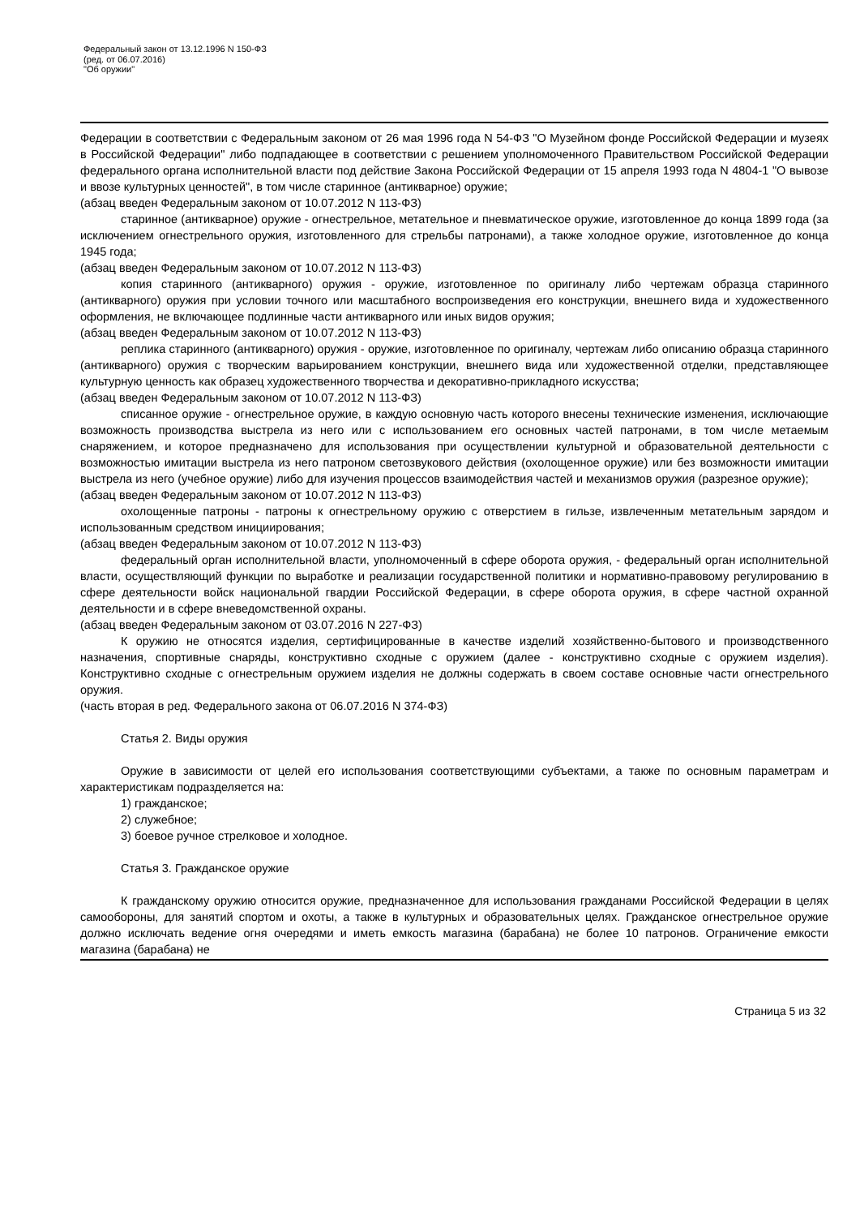Федеральный закон от 13.12.1996 N 150-ФЗ
(ред. от 06.07.2016)
"Об оружии"
Федерации в соответствии с Федеральным законом от 26 мая 1996 года N 54-ФЗ "О Музейном фонде Российской Федерации и музеях в Российской Федерации" либо подпадающее в соответствии с решением уполномоченного Правительством Российской Федерации федерального органа исполнительной власти под действие Закона Российской Федерации от 15 апреля 1993 года N 4804-1 "О вывозе и ввозе культурных ценностей", в том числе старинное (антикварное) оружие;
(абзац введен Федеральным законом от 10.07.2012 N 113-ФЗ)
старинное (антикварное) оружие - огнестрельное, метательное и пневматическое оружие, изготовленное до конца 1899 года (за исключением огнестрельного оружия, изготовленного для стрельбы патронами), а также холодное оружие, изготовленное до конца 1945 года;
(абзац введен Федеральным законом от 10.07.2012 N 113-ФЗ)
копия старинного (антикварного) оружия - оружие, изготовленное по оригиналу либо чертежам образца старинного (антикварного) оружия при условии точного или масштабного воспроизведения его конструкции, внешнего вида и художественного оформления, не включающее подлинные части антикварного или иных видов оружия;
(абзац введен Федеральным законом от 10.07.2012 N 113-ФЗ)
реплика старинного (антикварного) оружия - оружие, изготовленное по оригиналу, чертежам либо описанию образца старинного (антикварного) оружия с творческим варьированием конструкции, внешнего вида или художественной отделки, представляющее культурную ценность как образец художественного творчества и декоративно-прикладного искусства;
(абзац введен Федеральным законом от 10.07.2012 N 113-ФЗ)
списанное оружие - огнестрельное оружие, в каждую основную часть которого внесены технические изменения, исключающие возможность производства выстрела из него или с использованием его основных частей патронами, в том числе метаемым снаряжением, и которое предназначено для использования при осуществлении культурной и образовательной деятельности с возможностью имитации выстрела из него патроном светозвукового действия (охолощенное оружие) или без возможности имитации выстрела из него (учебное оружие) либо для изучения процессов взаимодействия частей и механизмов оружия (разрезное оружие);
(абзац введен Федеральным законом от 10.07.2012 N 113-ФЗ)
охолощенные патроны - патроны к огнестрельному оружию с отверстием в гильзе, извлеченным метательным зарядом и использованным средством инициирования;
(абзац введен Федеральным законом от 10.07.2012 N 113-ФЗ)
федеральный орган исполнительной власти, уполномоченный в сфере оборота оружия, - федеральный орган исполнительной власти, осуществляющий функции по выработке и реализации государственной политики и нормативно-правовому регулированию в сфере деятельности войск национальной гвардии Российской Федерации, в сфере оборота оружия, в сфере частной охранной деятельности и в сфере вневедомственной охраны.
(абзац введен Федеральным законом от 03.07.2016 N 227-ФЗ)
К оружию не относятся изделия, сертифицированные в качестве изделий хозяйственно-бытового и производственного назначения, спортивные снаряды, конструктивно сходные с оружием (далее - конструктивно сходные с оружием изделия). Конструктивно сходные с огнестрельным оружием изделия не должны содержать в своем составе основные части огнестрельного оружия.
(часть вторая в ред. Федерального закона от 06.07.2016 N 374-ФЗ)
Статья 2. Виды оружия
Оружие в зависимости от целей его использования соответствующими субъектами, а также по основным параметрам и характеристикам подразделяется на:
1) гражданское;
2) служебное;
3) боевое ручное стрелковое и холодное.
Статья 3. Гражданское оружие
К гражданскому оружию относится оружие, предназначенное для использования гражданами Российской Федерации в целях самообороны, для занятий спортом и охоты, а также в культурных и образовательных целях. Гражданское огнестрельное оружие должно исключать ведение огня очередями и иметь емкость магазина (барабана) не более 10 патронов. Ограничение емкости магазина (барабана) не
Страница 5 из 32